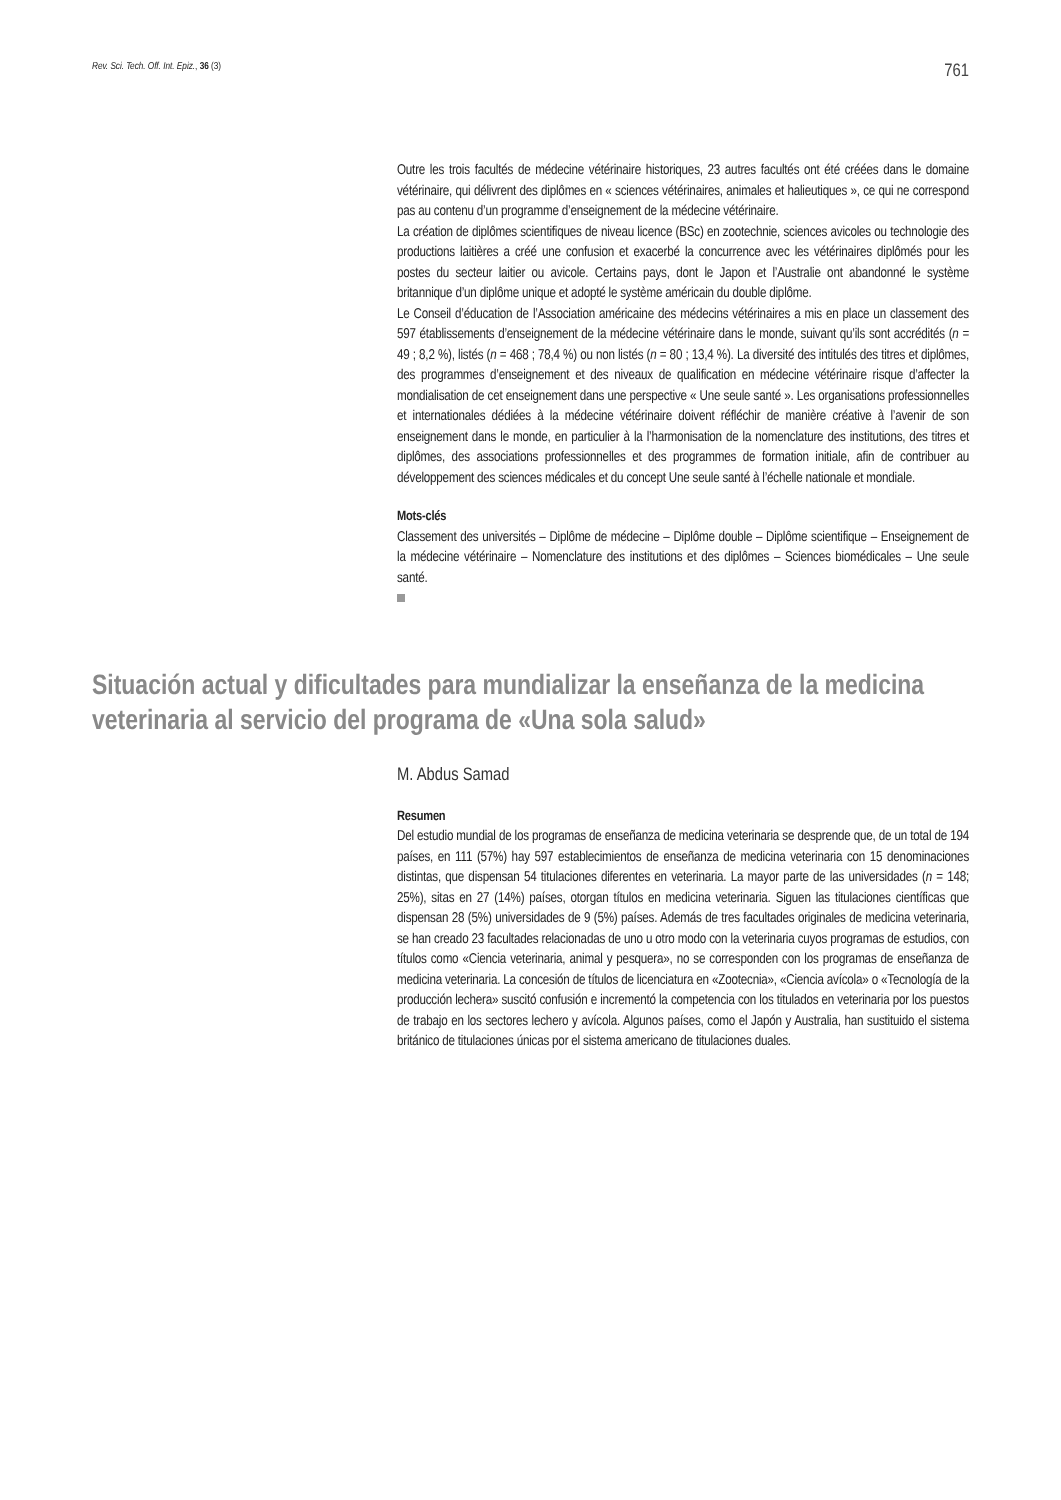Rev. Sci. Tech. Off. Int. Epiz., 36 (3) 761
Outre les trois facultés de médecine vétérinaire historiques, 23 autres facultés ont été créées dans le domaine vétérinaire, qui délivrent des diplômes en « sciences vétérinaires, animales et halieutiques », ce qui ne correspond pas au contenu d’un programme d’enseignement de la médecine vétérinaire.
La création de diplômes scientifiques de niveau licence (BSc) en zootechnie, sciences avicoles ou technologie des productions laitières a créé une confusion et exacerbé la concurrence avec les vétérinaires diplômés pour les postes du secteur laitier ou avicole. Certains pays, dont le Japon et l’Australie ont abandonné le système britannique d’un diplôme unique et adopté le système américain du double diplôme.
Le Conseil d’éducation de l’Association américaine des médecins vétérinaires a mis en place un classement des 597 établissements d’enseignement de la médecine vétérinaire dans le monde, suivant qu’ils sont accrédités (n = 49 ; 8,2 %), listés (n = 468 ; 78,4 %) ou non listés (n = 80 ; 13,4 %). La diversité des intitulés des titres et diplômes, des programmes d’enseignement et des niveaux de qualification en médecine vétérinaire risque d’affecter la mondialisation de cet enseignement dans une perspective « Une seule santé ». Les organisations professionnelles et internationales dédiées à la médecine vétérinaire doivent réfléchir de manière créative à l’avenir de son enseignement dans le monde, en particulier à la l’harmonisation de la nomenclature des institutions, des titres et diplômes, des associations professionnelles et des programmes de formation initiale, afin de contribuer au développement des sciences médicales et du concept Une seule santé à l’échelle nationale et mondiale.
Mots-clés
Classement des universités – Diplôme de médecine – Diplôme double – Diplôme scientifique – Enseignement de la médecine vétérinaire – Nomenclature des institutions et des diplômes – Sciences biomédicales – Une seule santé.
Situación actual y dificultades para mundializar la enseñanza de la medicina veterinaria al servicio del programa de «Una sola salud»
M. Abdus Samad
Resumen
Del estudio mundial de los programas de enseñanza de medicina veterinaria se desprende que, de un total de 194 países, en 111 (57%) hay 597 establecimientos de enseñanza de medicina veterinaria con 15 denominaciones distintas, que dispensan 54 titulaciones diferentes en veterinaria. La mayor parte de las universidades (n = 148; 25%), sitas en 27 (14%) países, otorgan títulos en medicina veterinaria. Siguen las titulaciones científicas que dispensan 28 (5%) universidades de 9 (5%) países. Además de tres facultades originales de medicina veterinaria, se han creado 23 facultades relacionadas de uno u otro modo con la veterinaria cuyos programas de estudios, con títulos como «Ciencia veterinaria, animal y pesquera», no se corresponden con los programas de enseñanza de medicina veterinaria. La concesión de títulos de licenciatura en «Zootecnia», «Ciencia avícola» o «Tecnología de la producción lechera» suscitó confusión e incrementó la competencia con los titulados en veterinaria por los puestos de trabajo en los sectores lechero y avícola. Algunos países, como el Japón y Australia, han sustituido el sistema británico de titulaciones únicas por el sistema americano de titulaciones duales.